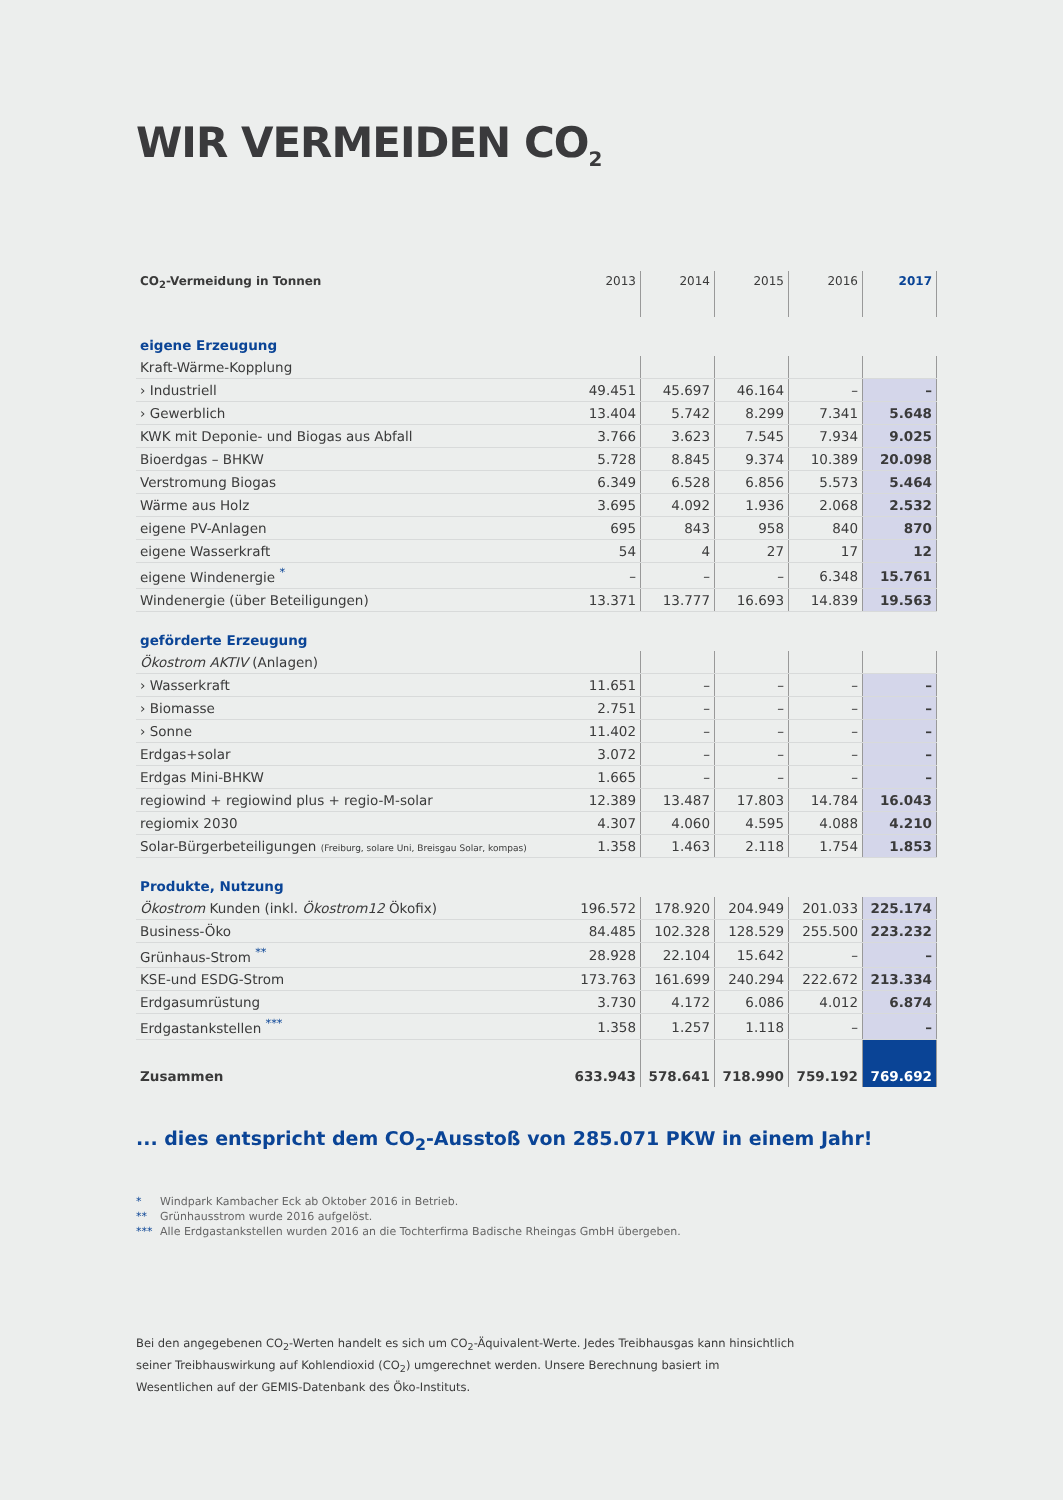WIR VERMEIDEN CO<sub>2</sub>
| CO<sub>2</sub>-Vermeidung in Tonnen | 2013 | 2014 | 2015 | 2016 | 2017 |
| --- | --- | --- | --- | --- | --- |
| eigene Erzeugung | | | | | |
| Kraft-Wärme-Kopplung | | | | | |
| › Industriell | 49.451 | 45.697 | 46.164 | – | – |
| › Gewerblich | 13.404 | 5.742 | 8.299 | 7.341 | 5.648 |
| KWK mit Deponie- und Biogas aus Abfall | 3.766 | 3.623 | 7.545 | 7.934 | 9.025 |
| Bioerdgas – BHKW | 5.728 | 8.845 | 9.374 | 10.389 | 20.098 |
| Verstromung Biogas | 6.349 | 6.528 | 6.856 | 5.573 | 5.464 |
| Wärme aus Holz | 3.695 | 4.092 | 1.936 | 2.068 | 2.532 |
| eigene PV-Anlagen | 695 | 843 | 958 | 840 | 870 |
| eigene Wasserkraft | 54 | 4 | 27 | 17 | 12 |
| eigene Windenergie <sup>*</sup> | – | – | – | 6.348 | 15.761 |
| Windenergie (über Beteiligungen) | 13.371 | 13.777 | 16.693 | 14.839 | 19.563 |
| geförderte Erzeugung | | | | | |
| Ökostrom AKTIV (Anlagen) | | | | | |
| › Wasserkraft | 11.651 | – | – | – | – |
| › Biomasse | 2.751 | – | – | – | – |
| › Sonne | 11.402 | – | – | – | – |
| Erdgas+solar | 3.072 | – | – | – | – |
| Erdgas Mini-BHKW | 1.665 | – | – | – | – |
| regiowind + regiowind plus + regio-M-solar | 12.389 | 13.487 | 17.803 | 14.784 | 16.043 |
| regiomix 2030 | 4.307 | 4.060 | 4.595 | 4.088 | 4.210 |
| Solar-Bürgerbeteiligungen (Freiburg, solare Uni, Breisgau Solar, kompas) | 1.358 | 1.463 | 2.118 | 1.754 | 1.853 |
| Produkte, Nutzung | | | | | |
| Ökostrom Kunden (inkl. Ökostrom12 Ökofix) | 196.572 | 178.920 | 204.949 | 201.033 | 225.174 |
| Business-Öko | 84.485 | 102.328 | 128.529 | 255.500 | 223.232 |
| Grünhaus-Strom <sup>**</sup> | 28.928 | 22.104 | 15.642 | – | – |
| KSE-und ESDG-Strom | 173.763 | 161.699 | 240.294 | 222.672 | 213.334 |
| Erdgasumrüstung | 3.730 | 4.172 | 6.086 | 4.012 | 6.874 |
| Erdgastankstellen <sup>***</sup> | 1.358 | 1.257 | 1.118 | – | – |
| Zusammen | 633.943 | 578.641 | 718.990 | 759.192 | 769.692 |
... dies entspricht dem CO<sub>2</sub>-Ausstoß von 285.071 PKW in einem Jahr!
* Windpark Kambacher Eck ab Oktober 2016 in Betrieb.
** Grünhausstrom wurde 2016 aufgelöst.
*** Alle Erdgastankstellen wurden 2016 an die Tochterfirma Badische Rheingas GmbH übergeben.
Bei den angegebenen CO<sub>2</sub>-Werten handelt es sich um CO<sub>2</sub>-Äquivalent-Werte. Jedes Treibhausgas kann hinsichtlich seiner Treibhauswirkung auf Kohlendioxid (CO<sub>2</sub>) umgerechnet werden. Unsere Berechnung basiert im Wesentlichen auf der GEMIS-Datenbank des Öko-Instituts.